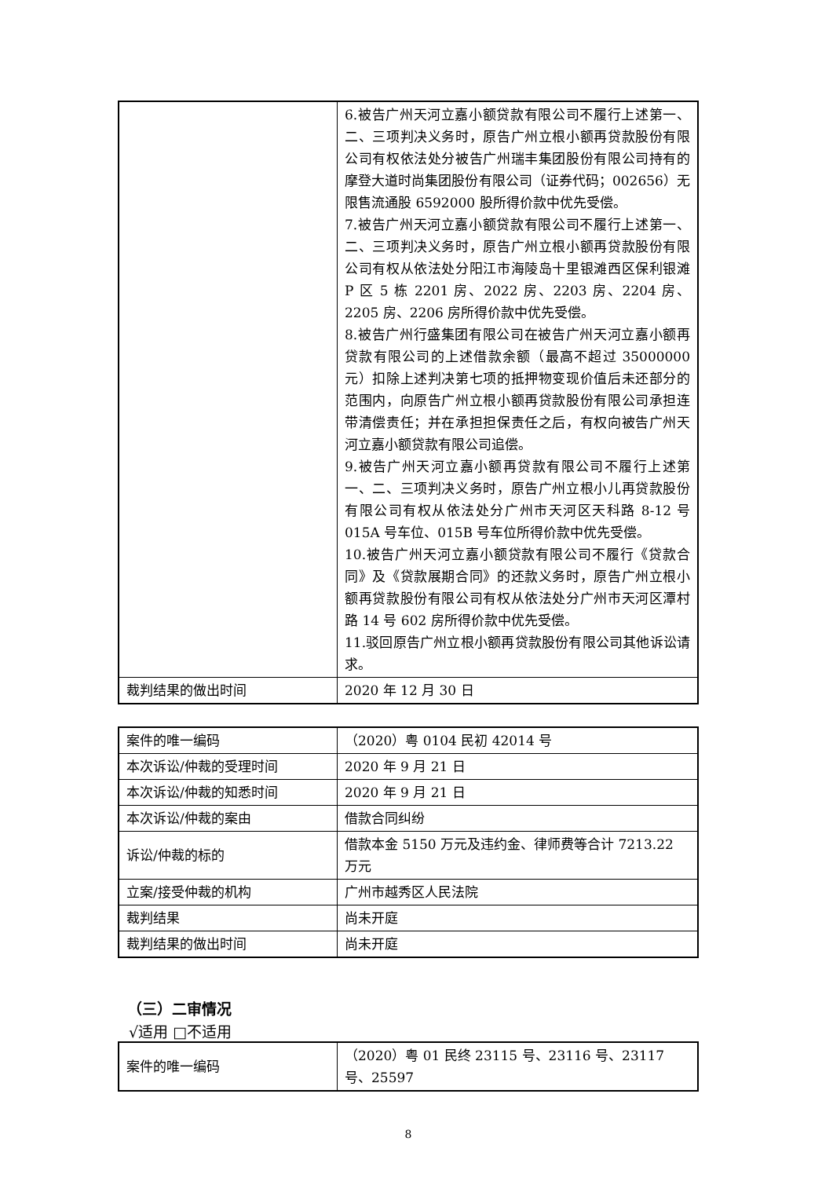| | 6.被告广州天河立嘉小额贷款有限公司不履行上述第一、二、三项判决义务时，原告广州立根小额再贷款股份有限公司有权依法处分被告广州瑞丰集团股份有限公司持有的摩登大道时尚集团股份有限公司（证券代码；002656）无限售流通股 6592000 股所得价款中优先受偿。 7.被告广州天河立嘉小额贷款有限公司不履行上述第一、二、三项判决义务时，原告广州立根小额再贷款股份有限公司有权从依法处分阳江市海陵岛十里银滩西区保利银滩 P 区 5 栋 2201 房、2022 房、2203 房、2204 房、2205 房、2206 房所得价款中优先受偿。 8.被告广州行盛集团有限公司在被告广州天河立嘉小额再贷款有限公司的上述借款余额（最高不超过 35000000 元）扣除上述判决第七项的抵押物变现价值后未还部分的范围内，向原告广州立根小额再贷款股份有限公司承担连带清偿责任；并在承担担保责任之后，有权向被告广州天河立嘉小额贷款有限公司追偿。 9.被告广州天河立嘉小额再贷款有限公司不履行上述第一、二、三项判决义务时，原告广州立根小儿再贷款股份有限公司有权从依法处分广州市天河区天科路 8-12 号 015A 号车位、015B 号车位所得价款中优先受偿。 10.被告广州天河立嘉小额贷款有限公司不履行《贷款合同》及《贷款展期合同》的还款义务时，原告广州立根小额再贷款股份有限公司有权从依法处分广州市天河区潭村路 14 号 602 房所得价款中优先受偿。 11.驳回原告广州立根小额再贷款股份有限公司其他诉讼请求。 |
| 裁判结果的做出时间 | 2020 年 12 月 30 日 |
| 案件的唯一编码 | （2020）粤 0104 民初 42014 号 |
| 本次诉讼/仲裁的受理时间 | 2020 年 9 月 21 日 |
| 本次诉讼/仲裁的知悉时间 | 2020 年 9 月 21 日 |
| 本次诉讼/仲裁的案由 | 借款合同纠纷 |
| 诉讼/仲裁的标的 | 借款本金 5150 万元及违约金、律师费等合计 7213.22 万元 |
| 立案/接受仲裁的机构 | 广州市越秀区人民法院 |
| 裁判结果 | 尚未开庭 |
| 裁判结果的做出时间 | 尚未开庭 |
（三）二审情况
√适用 □不适用
| 案件的唯一编码 | （2020）粤 01 民终 23115 号、23116 号、23117 号、25597 |
8